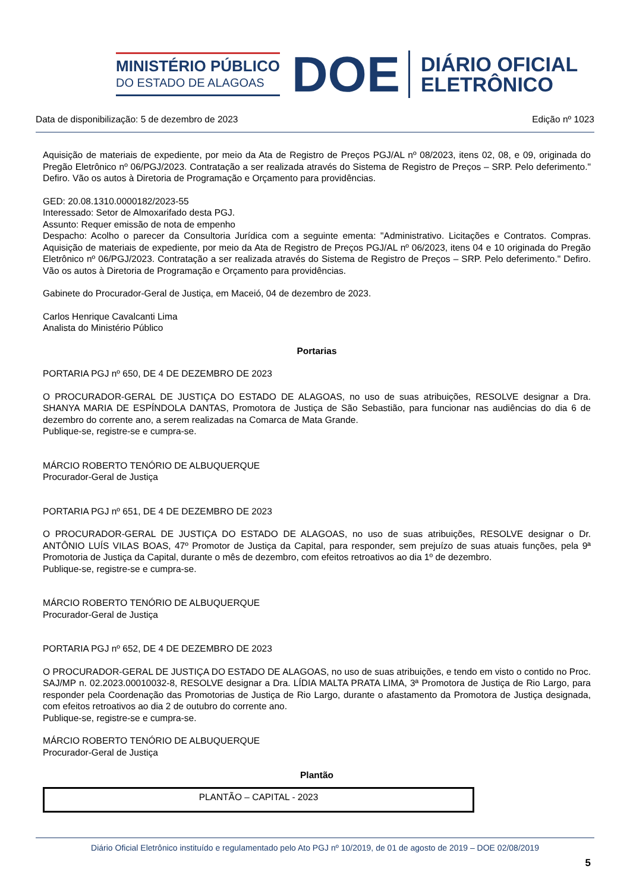MINISTÉRIO PÚBLICO
DO ESTADO DE ALAGOAS
DOE
DIÁRIO OFICIAL
ELETRÔNICO
Data de disponibilização: 5 de dezembro de 2023 Edição nº 1023
Aquisição de materiais de expediente, por meio da Ata de Registro de Preços PGJ/AL nº 08/2023, itens 02, 08, e 09, originada do Pregão Eletrônico nº 06/PGJ/2023. Contratação a ser realizada através do Sistema de Registro de Preços – SRP. Pelo deferimento." Defiro. Vão os autos à Diretoria de Programação e Orçamento para providências.
GED: 20.08.1310.0000182/2023-55
Interessado: Setor de Almoxarifado desta PGJ.
Assunto: Requer emissão de nota de empenho
Despacho: Acolho o parecer da Consultoria Jurídica com a seguinte ementa: "Administrativo. Licitações e Contratos. Compras. Aquisição de materiais de expediente, por meio da Ata de Registro de Preços PGJ/AL nº 06/2023, itens 04 e 10 originada do Pregão Eletrônico nº 06/PGJ/2023. Contratação a ser realizada através do Sistema de Registro de Preços – SRP. Pelo deferimento." Defiro. Vão os autos à Diretoria de Programação e Orçamento para providências.
Gabinete do Procurador-Geral de Justiça, em Maceió, 04 de dezembro de 2023.
Carlos Henrique Cavalcanti Lima
Analista do Ministério Público
Portarias
PORTARIA PGJ nº 650, DE 4 DE DEZEMBRO DE 2023
O PROCURADOR-GERAL DE JUSTIÇA DO ESTADO DE ALAGOAS, no uso de suas atribuições, RESOLVE designar a Dra. SHANYA MARIA DE ESPÍNDOLA DANTAS, Promotora de Justiça de São Sebastião, para funcionar nas audiências do dia 6 de dezembro do corrente ano, a serem realizadas na Comarca de Mata Grande.
Publique-se, registre-se e cumpra-se.
MÁRCIO ROBERTO TENÓRIO DE ALBUQUERQUE
Procurador-Geral de Justiça
PORTARIA PGJ nº 651, DE 4 DE DEZEMBRO DE 2023
O PROCURADOR-GERAL DE JUSTIÇA DO ESTADO DE ALAGOAS, no uso de suas atribuições, RESOLVE designar o Dr. ANTÔNIO LUÍS VILAS BOAS, 47º Promotor de Justiça da Capital, para responder, sem prejuízo de suas atuais funções, pela 9ª Promotoria de Justiça da Capital, durante o mês de dezembro, com efeitos retroativos ao dia 1º de dezembro.
Publique-se, registre-se e cumpra-se.
MÁRCIO ROBERTO TENÓRIO DE ALBUQUERQUE
Procurador-Geral de Justiça
PORTARIA PGJ nº 652, DE 4 DE DEZEMBRO DE 2023
O PROCURADOR-GERAL DE JUSTIÇA DO ESTADO DE ALAGOAS, no uso de suas atribuições, e tendo em visto o contido no Proc. SAJ/MP n. 02.2023.00010032-8, RESOLVE designar a Dra. LÍDIA MALTA PRATA LIMA, 3ª Promotora de Justiça de Rio Largo, para responder pela Coordenação das Promotorias de Justiça de Rio Largo, durante o afastamento da Promotora de Justiça designada, com efeitos retroativos ao dia 2 de outubro do corrente ano.
Publique-se, registre-se e cumpra-se.
MÁRCIO ROBERTO TENÓRIO DE ALBUQUERQUE
Procurador-Geral de Justiça
Plantão
| PLANTÃO – CAPITAL - 2023 |
Diário Oficial Eletrônico instituído e regulamentado pelo Ato PGJ nº 10/2019, de 01 de agosto de 2019 – DOE 02/08/2019
5